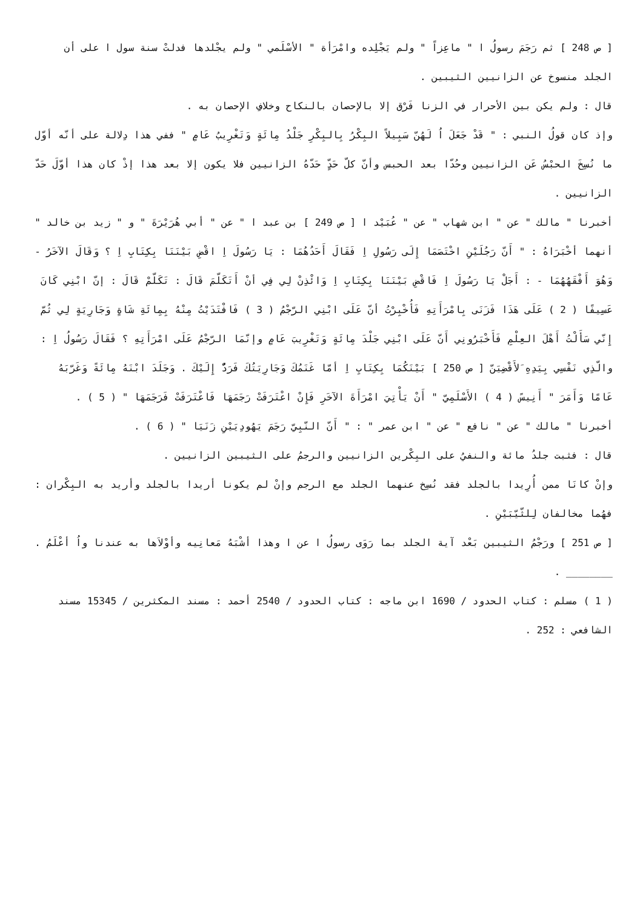[ ص 248 ] ثم رَجَمَ رسولُ ا " ماعِزاً " ولم يَجْلِده وامْرَأة " الأسْلَمي " ولم يجْلدها فدلتْ سنة سول ا على أن الجلد منسوخ عن الزانيين الثيبين .
قال : ولم يكن بين الأحرار في الزنا فَرْق إلا بالإحصان بالنكاح وخلافِ الإحصان به .
وإذ كان قولُ النبي : " قَدْ جَعَلَ اُ لَهُنّ سَبِيلاً البِكْرُ بِالبِكْرِ جَلْدُ مِائَةٍ وَتَغْرِيبُ عَامٍ " ففي هذا دِلالة على أنّه أوّل ما نُسِخَ الحبْسُ عَن الزانيين وحُدّا بعد الحبس وأنّ كلّ حَدٍّ حَدّهُ الزانيين فلا يكون إلا بعد هذا إذْ كان هذا أوّلَ حَدّ الزانيين .
أخبرنا " مالك " عن " ابن شهاب " عن " عُبَيْد ا [ ص 249 ] بن عبد ا " عن " أبي هُرَيْرَةَ " و " زيد بن خالد " أنهما أخْبَرَاهُ : " أَنّ رَجُلَيْنِ اخْتَصَمَا إِلَى رَسُولِ اِ فَقَالَ أَحَدُهُمَا : يَا رَسُولَ اِ اقْضِ بَيْنَنَا بِكِتَابِ اِ ؟ وَقَالَ الآخَرُ - وَهُوَ أَفْقَهُهُمَا - : أَجَلْ يَا رَسُولَ اِ فَاقْضِ بَيْنَنَا بِكِتَابِ اِ وَائْذِنْ لِي فِي أنْ أَتَكَلّمَ قَالَ : تَكَلّمْ قَالَ : إنّ ابْنِي كَانَ عَسِيفًا ( 2 ) عَلَى هَذَا فَزَنَى بِامْرَأَتِهِ فَأُخْبِرْتُ أنّ عَلَى ابْنِي الرّجْمُ ( 3 ) فَافْتَدَيْتُ مِنْهُ بِمِائَةِ شَاةٍ وَجَارِيَةٍ لِي ثُمّ إِنّي سَأَلْتُ أَهْلَ العِلْمِ فَأَخْبَرُونِي أَنّ عَلَى ابْنِي جَلْدَ مِائَةٍ وَتَغْرِيبَ عَامٍ وإنّمَا الرّجْمُ عَلَى امْرَأَتِهِ ؟ فَقَالَ رَسُولُ اِ : والّذِي نَفْسِي بِيَدِهِ َلأَقْضِيَنّ [ ص 250 ] بَيْنَكُمَا بِكِتَابِ اِ أمّا غَنَمُكَ وَجَارِيَتُكَ فَرَدٌّ إِلَيْكَ . وَجَلَدَ ابْنَهُ مِائَةً وَغَرّبَهُ عَامًا وَأَمَرَ " أَنِيسً ( 4 ) الأَسْلَمِيّ " أَنْ يَأْتِيَ امْرَأَةَ الآخَرِ فَإِنْ اعْتَرَفَتْ رَجَمَهَا فَاعْتَرَفَتْ فَرَجَمَهَا " ( 5 ) .
أخبرنا " مالك " عن " نافع " عن " ابن عمر " : " أَنّ النّبِيّ رَجَمَ يَهُودِيَيْنِ زَنَيَا " ( 6 ) .
قال : فثبت جلدُ مائة والنفيُ على البِكْرين الزانيين والرجمُ على الثيبين الزانيين .
وإنْ كانَا ممن أُرِيدا بالجلد فقد نُسِخ عنهما الجلد مع الرجم وإنْ لم يكونا أريدا بالجلد وأريد به البِكْران : فهُما مخالفان لِلثّيّبَيْنِ .
[ ص 251 ] ورَجْمُ الثيبين بَعْد آية الجلد بما رَوَى رسولُ ا عن ا وهذا أشْبَهُ مَعانِيه وأوْلاَها به عندنا واُ أعْلَمُ .
________ .
( 1 ) مسلم : كتاب الحدود / 1690 ابن ماجه : كتاب الحدود / 2540 أحمد : مسند المكثرين / 15345 مسند الشافعي : 252 .